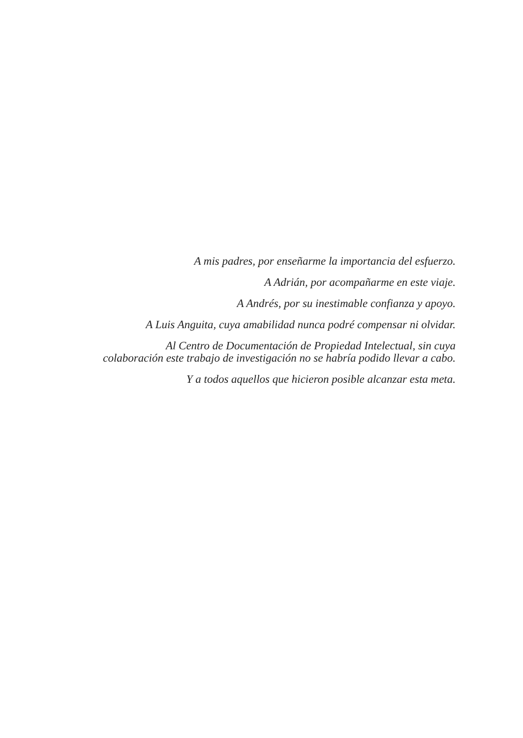A mis padres, por enseñarme la importancia del esfuerzo.
A Adrián, por acompañarme en este viaje.
A Andrés, por su inestimable confianza y apoyo.
A Luis Anguita, cuya amabilidad nunca podré compensar ni olvidar.
Al Centro de Documentación de Propiedad Intelectual, sin cuya
colaboración este trabajo de investigación no se habría podido llevar a cabo.
Y a todos aquellos que hicieron posible alcanzar esta meta.